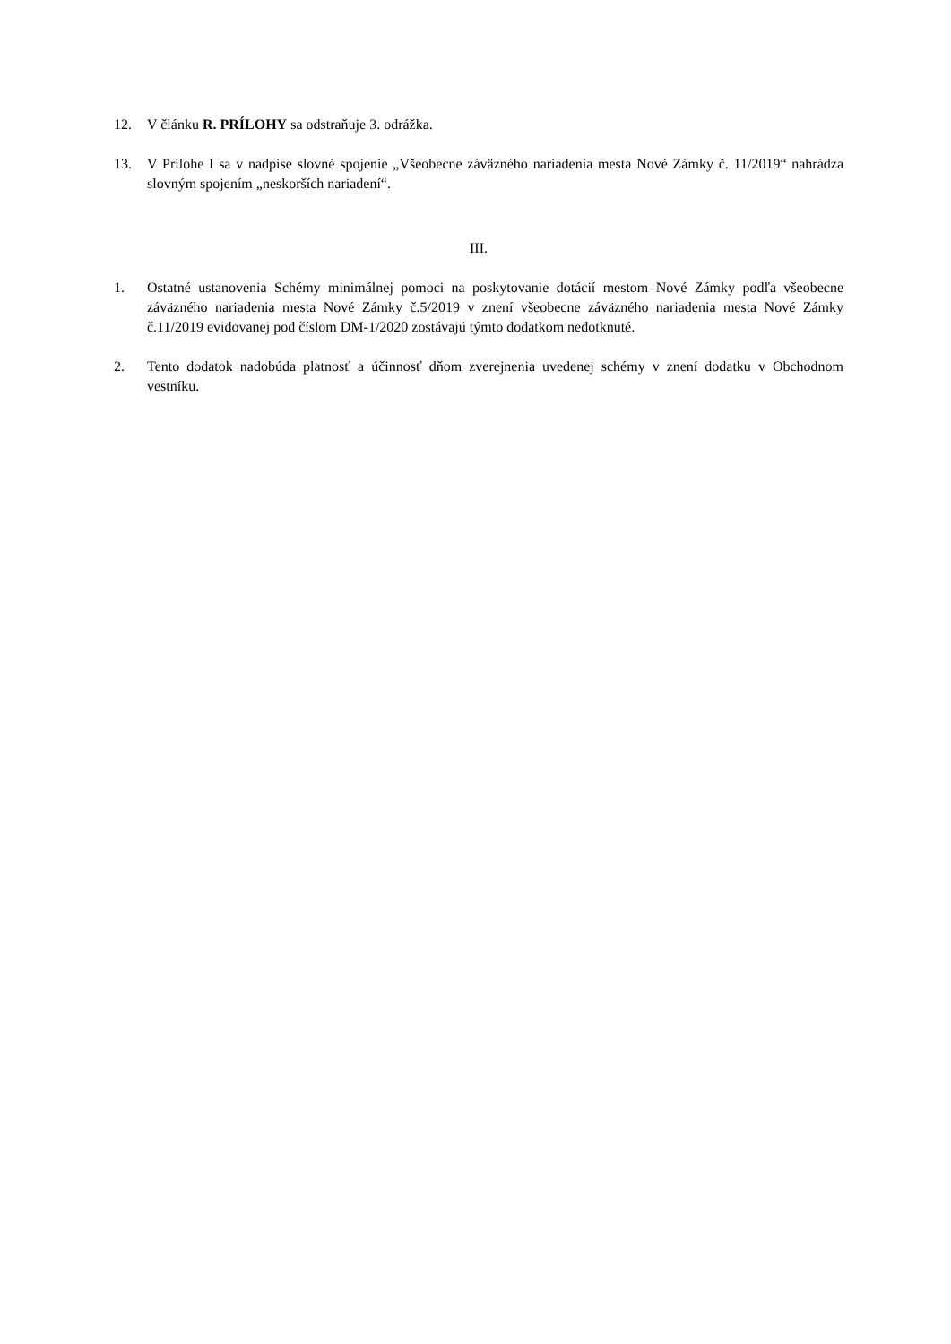12. V článku R. PRÍLOHY sa odstraňuje 3. odrážka.
13. V Prílohe I sa v nadpise slovné spojenie „Všeobecne záväzného nariadenia mesta Nové Zámky č. 11/2019“ nahrádza slovným spojením „neskorších nariadení“.
III.
1. Ostatné ustanovenia Schémy minimálnej pomoci na poskytovanie dotácií mestom Nové Zámky podľa všeobecne záväzného nariadenia mesta Nové Zámky č.5/2019 v znení všeobecne záväzného nariadenia mesta Nové Zámky č.11/2019 evidovanej pod číslom DM-1/2020 zostávajú týmto dodatkom nedotknuté.
2. Tento dodatok nadobúda platnosť a účinnosť dňom zverejnenia uvedenej schémy v znení dodatku v Obchodnom vestníku.